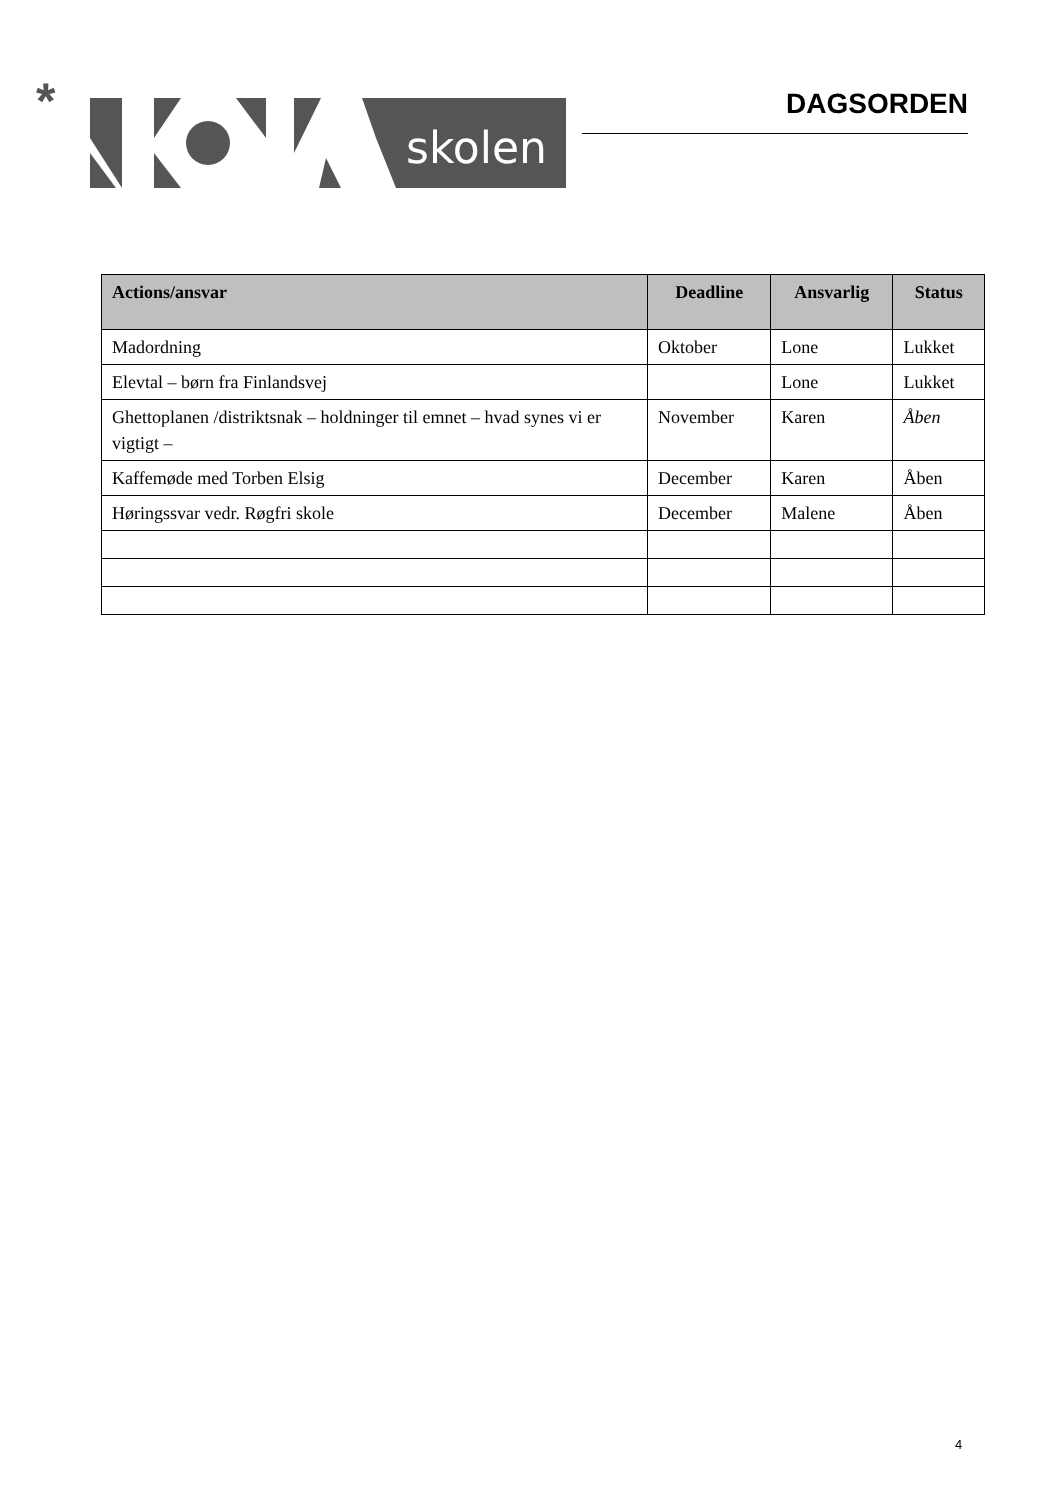*
skolen
DAGSORDEN
| Actions/ansvar | Deadline | Ansvarlig | Status |
| --- | --- | --- | --- |
| Madordning | Oktober | Lone | Lukket |
| Elevtal – børn fra Finlandsvej | | Lone | Lukket |
| Ghettoplanen /distriktsnak – holdninger til emnet – hvad synes vi er vigtigt – | November | Karen | Åben |
| Kaffemøde med Torben Elsig | December | Karen | Åben |
| Høringssvar vedr. Røgfri skole | December | Malene | Åben |
4